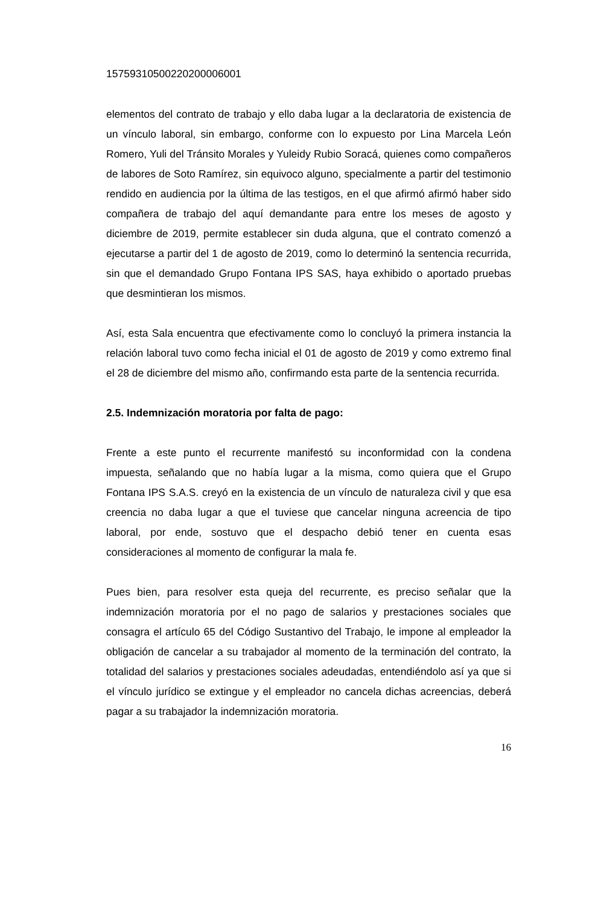15759310500220200006001
elementos del contrato de trabajo y ello daba lugar a la declaratoria de existencia de un vínculo laboral, sin embargo, conforme con lo expuesto por Lina Marcela León Romero, Yuli del Tránsito Morales y Yuleidy Rubio Soracá, quienes como compañeros de labores de Soto Ramírez, sin equivoco alguno, specialmente a partir del testimonio rendido en audiencia por la última de las testigos, en el que afirmó afirmó haber sido compañera de trabajo del aquí demandante para entre los meses de agosto y diciembre de 2019, permite establecer sin duda alguna, que el contrato comenzó a ejecutarse a partir del 1 de agosto de 2019, como lo determinó la sentencia recurrida, sin que el demandado Grupo Fontana IPS SAS, haya exhibido o aportado pruebas que desmintieran los mismos.
Así, esta Sala encuentra que efectivamente como lo concluyó la primera instancia la relación laboral tuvo como fecha inicial el 01 de agosto de 2019 y como extremo final el 28 de diciembre del mismo año, confirmando esta parte de la sentencia recurrida.
2.5. Indemnización moratoria por falta de pago:
Frente a este punto el recurrente manifestó su inconformidad con la condena impuesta, señalando que no había lugar a la misma, como quiera que el Grupo Fontana IPS S.A.S. creyó en la existencia de un vínculo de naturaleza civil y que esa creencia no daba lugar a que el tuviese que cancelar ninguna acreencia de tipo laboral, por ende, sostuvo que el despacho debió tener en cuenta esas consideraciones al momento de configurar la mala fe.
Pues bien, para resolver esta queja del recurrente, es preciso señalar que la indemnización moratoria por el no pago de salarios y prestaciones sociales que consagra el artículo 65 del Código Sustantivo del Trabajo, le impone al empleador la obligación de cancelar a su trabajador al momento de la terminación del contrato, la totalidad del salarios y prestaciones sociales adeudadas, entendiéndolo así ya que si el vínculo jurídico se extingue y el empleador no cancela dichas acreencias, deberá pagar a su trabajador la indemnización moratoria.
16